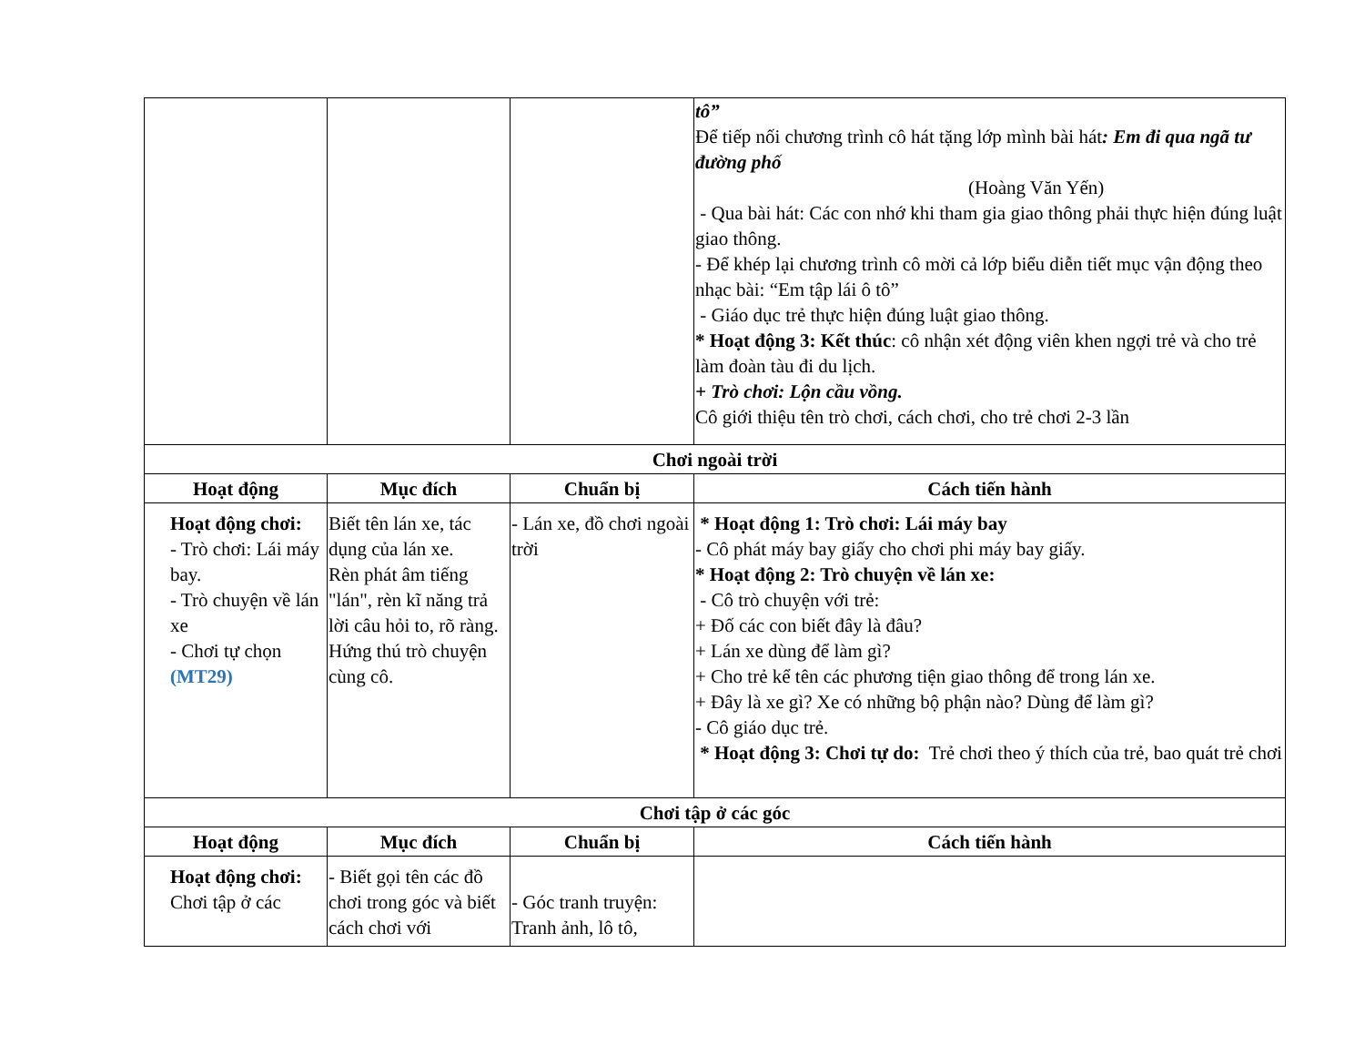| | | | tô” Để tiếp nối chương trình cô hát tặng lớp mình bài hát : Em đi qua ngã tư đường phố (Hoàng Văn Yến) - Qua bài hát: Các con nhớ khi tham gia giao thông phải thực hiện đúng luật giao thông. - Để khép lại chương trình cô mời cả lớp biểu diễn tiết mục vận động theo nhạc bài: “Em tập lái ô tô” - Giáo dục trẻ thực hiện đúng luật giao thông. * Hoạt động 3: Kết thúc : cô nhận xét động viên khen ngợi trẻ và cho trẻ làm đoàn tàu đi du lịch. + Trò chơi: Lộn cầu vồng. Cô giới thiệu tên trò chơi, cách chơi, cho trẻ chơi 2-3 lần |
| Chơi ngoài trời | | | |
| Hoạt động | Mục đích | Chuẩn bị | Cách tiến hành |
| Hoạt động chơi: - Trò chơi: Lái máy bay. - Trò chuyện về lán xe - Chơi tự chọn (MT29) | Biết tên lán xe, tác dụng của lán xe. Rèn phát âm tiếng "lán", rèn kĩ năng trả lời câu hỏi to, rõ ràng. Hứng thú trò chuyện cùng cô. | - Lán xe, đồ chơi ngoài trời | * Hoạt động 1: Trò chơi: Lái máy bay - Cô phát máy bay giấy cho chơi phi máy bay giấy. * Hoạt động 2: Trò chuyện về lán xe: - Cô trò chuyện với trẻ: + Đố các con biết đây là đâu? + Lán xe dùng để làm gì? + Cho trẻ kể tên các phương tiện giao thông để trong lán xe. + Đây là xe gì? Xe có những bộ phận nào? Dùng để làm gì? - Cô giáo dục trẻ. * Hoạt động 3: Chơi tự do: Trẻ chơi theo ý thích của trẻ, bao quát trẻ chơi |
| Chơi tập ở các góc | | | |
| Hoạt động | Mục đích | Chuẩn bị | Cách tiến hành |
| Hoạt động chơi: Chơi tập ở các | - Biết gọi tên các đồ chơi trong góc và biết cách chơi với | - Góc tranh truyện: Tranh ảnh, lô tô, | |